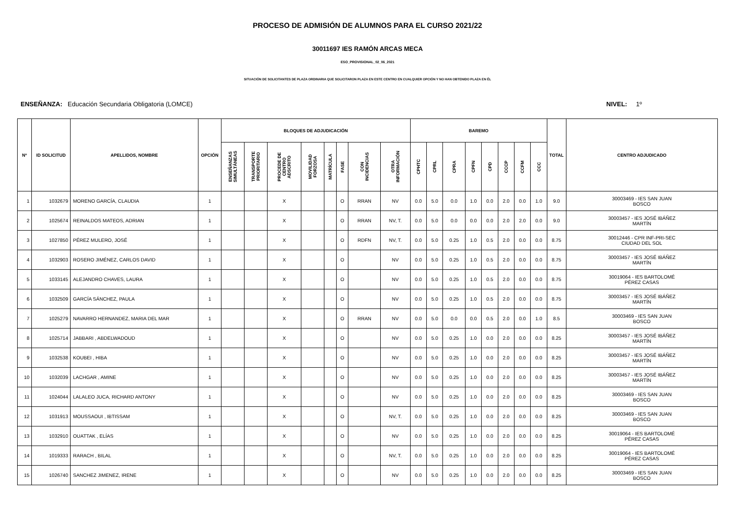PROCESO DE ADMISIÓN DE ALUMNOS PARA EL CURSO 2021/22
30011697 IES RAMÓN ARCAS MECA
ESO_PROVISIONAL_02_06_2021
SITUACIÓN DE SOLICITANTES DE PLAZA ORDINARIA QUE SOLICITARON PLAZA EN ESTE CENTRO EN CUALQUIER OPCIÓN Y NO HAN OBTENIDO PLAZA EN ÉL
ENSEÑANZA: Educación Secundaria Obligatoria (LOMCE) NIVEL: 1º
| Nº | ID SOLICITUD | APELLIDOS, NOMBRE | OPCIÓN | BLOQUES DE ADJUDICACIÓN | | | | | | | | BAREMO | | | | | | | | TOTAL | CENTRO ADJUDICADO |
| --- | --- | --- | --- | --- | --- | --- | --- | --- | --- | --- | --- | --- | --- | --- | --- | --- | --- | --- | --- | --- | --- |
| | | | | ENSEÑANZAS SIMULTÁNEAS | TRANSPORTE PRIORITARIO | PROCEDE DE CENTRO ADSCRITO | MOVILIDAD FORZOSA | MATRÍCULA | FASE | CON INCIDENCIAS | OTRA INFORMACIÓN | CPHTC | CPRL | CPRA | CPFN | CPD | CCCP | CCFM | CCC | | |
| 1 | 1032679 | MORENO GARCÍA, CLAUDIA | 1 | | | X | | | O | RRAN | NV | 0.0 | 5.0 | 0.0 | 1.0 | 0.0 | 2.0 | 0.0 | 1.0 | 9.0 | 30003469 - IES SAN JUAN BOSCO |
| 2 | 1025674 | REINALDOS MATEOS, ADRIAN | 1 | | | X | | | O | RRAN | NV, T. | 0.0 | 5.0 | 0.0 | 0.0 | 0.0 | 2.0 | 2.0 | 0.0 | 9.0 | 30003457 - IES JOSÉ IBÁÑEZ MARTÍN |
| 3 | 1027850 | PÉREZ MULERO, JOSÉ | 1 | | | X | | | O | RDFN | NV, T. | 0.0 | 5.0 | 0.25 | 1.0 | 0.5 | 2.0 | 0.0 | 0.0 | 8.75 | 30012446 - CPR INF-PRI-SEC CIUDAD DEL SOL |
| 4 | 1032903 | ROSERO JIMÉNEZ, CARLOS DAVID | 1 | | | X | | | O | | NV | 0.0 | 5.0 | 0.25 | 1.0 | 0.5 | 2.0 | 0.0 | 0.0 | 8.75 | 30003457 - IES JOSÉ IBÁÑEZ MARTÍN |
| 5 | 1033145 | ALEJANDRO CHAVES, LAURA | 1 | | | X | | | O | | NV | 0.0 | 5.0 | 0.25 | 1.0 | 0.5 | 2.0 | 0.0 | 0.0 | 8.75 | 30019064 - IES BARTOLOMÉ PÉREZ CASAS |
| 6 | 1032509 | GARCÍA SÁNCHEZ, PAULA | 1 | | | X | | | O | | NV | 0.0 | 5.0 | 0.25 | 1.0 | 0.5 | 2.0 | 0.0 | 0.0 | 8.75 | 30003457 - IES JOSÉ IBÁÑEZ MARTÍN |
| 7 | 1025279 | NAVARRO HERNANDEZ, MARIA DEL MAR | 1 | | | X | | | O | RRAN | NV | 0.0 | 5.0 | 0.0 | 0.0 | 0.5 | 2.0 | 0.0 | 1.0 | 8.5 | 30003469 - IES SAN JUAN BOSCO |
| 8 | 1025714 | JABBARI , ABDELWADOUD | 1 | | | X | | | O | | NV | 0.0 | 5.0 | 0.25 | 1.0 | 0.0 | 2.0 | 0.0 | 0.0 | 8.25 | 30003457 - IES JOSÉ IBÁÑEZ MARTÍN |
| 9 | 1032538 | KOUBEI , HIBA | 1 | | | X | | | O | | NV | 0.0 | 5.0 | 0.25 | 1.0 | 0.0 | 2.0 | 0.0 | 0.0 | 8.25 | 30003457 - IES JOSÉ IBÁÑEZ MARTÍN |
| 10 | 1032039 | LACHGAR , AMINE | 1 | | | X | | | O | | NV | 0.0 | 5.0 | 0.25 | 1.0 | 0.0 | 2.0 | 0.0 | 0.0 | 8.25 | 30003457 - IES JOSÉ IBÁÑEZ MARTÍN |
| 11 | 1024044 | LALALEO JUCA, RICHARD ANTONY | 1 | | | X | | | O | | NV | 0.0 | 5.0 | 0.25 | 1.0 | 0.0 | 2.0 | 0.0 | 0.0 | 8.25 | 30003469 - IES SAN JUAN BOSCO |
| 12 | 1031913 | MOUSSAOUI , IBTISSAM | 1 | | | X | | | O | | NV, T. | 0.0 | 5.0 | 0.25 | 1.0 | 0.0 | 2.0 | 0.0 | 0.0 | 8.25 | 30003469 - IES SAN JUAN BOSCO |
| 13 | 1032910 | OUATTAK , ELÍAS | 1 | | | X | | | O | | NV | 0.0 | 5.0 | 0.25 | 1.0 | 0.0 | 2.0 | 0.0 | 0.0 | 8.25 | 30019064 - IES BARTOLOMÉ PÉREZ CASAS |
| 14 | 1019333 | RARACH , BILAL | 1 | | | X | | | O | | NV, T. | 0.0 | 5.0 | 0.25 | 1.0 | 0.0 | 2.0 | 0.0 | 0.0 | 8.25 | 30019064 - IES BARTOLOMÉ PÉREZ CASAS |
| 15 | 1026740 | SANCHEZ JIMENEZ, IRENE | 1 | | | X | | | O | | NV | 0.0 | 5.0 | 0.25 | 1.0 | 0.0 | 2.0 | 0.0 | 0.0 | 8.25 | 30003469 - IES SAN JUAN BOSCO |